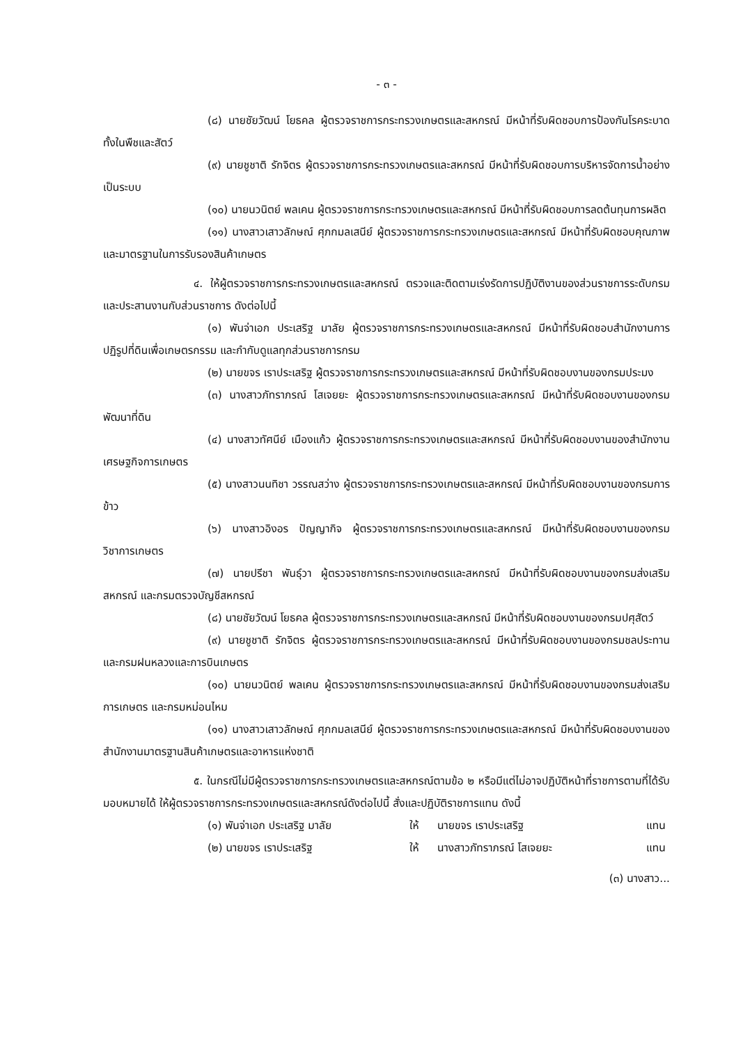- ๓ -
(๘) นายชัยวัฒน์ โยธคล ผู้ตรวจราชการกระทรวงเกษตรและสหกรณ์ มีหน้าที่รับผิดชอบการป้องกันโรคระบาด ทั้งในพืชและสัตว์
(๙) นายชูชาติ รักจิตร ผู้ตรวจราชการกระทรวงเกษตรและสหกรณ์ มีหน้าที่รับผิดชอบการบริหารจัดการน้ำอย่างเป็นระบบ
(๑๐) นายนวนิตย์ พลเคน ผู้ตรวจราชการกระทรวงเกษตรและสหกรณ์ มีหน้าที่รับผิดชอบการลดต้นทุนการผลิต
(๑๑) นางสาวเสาวลักษณ์ ศุภกมลเสนีย์ ผู้ตรวจราชการกระทรวงเกษตรและสหกรณ์ มีหน้าที่รับผิดชอบคุณภาพและมาตรฐานในการรับรองสินค้าเกษตร
๔. ให้ผู้ตรวจราชการกระทรวงเกษตรและสหกรณ์ ตรวจและติดตามเร่งรัดการปฏิบัติงานของส่วนราชการระดับกรม และประสานงานกับส่วนราชการ ดังต่อไปนี้
(๑) พันจ่าเอก ประเสริฐ มาลัย ผู้ตรวจราชการกระทรวงเกษตรและสหกรณ์ มีหน้าที่รับผิดชอบสำนักงานการปฏิรูปที่ดินเพื่อเกษตรกรรม และกำกับดูแลทุกส่วนราชการกรม
(๒) นายขจร เราประเสริฐ ผู้ตรวจราชการกระทรวงเกษตรและสหกรณ์ มีหน้าที่รับผิดชอบงานของกรมประมง
(๓) นางสาวภัทราภรณ์ โสเจยยะ ผู้ตรวจราชการกระทรวงเกษตรและสหกรณ์ มีหน้าที่รับผิดชอบงานของกรมพัฒนาที่ดิน
(๔) นางสาวทัศนีย์ เมืองแก้ว ผู้ตรวจราชการกระทรวงเกษตรและสหกรณ์ มีหน้าที่รับผิดชอบงานของสำนักงานเศรษฐกิจการเกษตร
(๕) นางสาวนนทิชา วรรณสว่าง ผู้ตรวจราชการกระทรวงเกษตรและสหกรณ์ มีหน้าที่รับผิดชอบงานของกรมการข้าว
(๖) นางสาวอิงอร ปัญญากิจ ผู้ตรวจราชการกระทรวงเกษตรและสหกรณ์ มีหน้าที่รับผิดชอบงานของกรมวิชาการเกษตร
(๗) นายปรีชา พันธุ์วา ผู้ตรวจราชการกระทรวงเกษตรและสหกรณ์ มีหน้าที่รับผิดชอบงานของกรมส่งเสริมสหกรณ์ และกรมตรวจบัญชีสหกรณ์
(๘) นายชัยวัฒน์ โยธคล ผู้ตรวจราชการกระทรวงเกษตรและสหกรณ์ มีหน้าที่รับผิดชอบงานของกรมปศุสัตว์
(๙) นายชูชาติ รักจิตร ผู้ตรวจราชการกระทรวงเกษตรและสหกรณ์ มีหน้าที่รับผิดชอบงานของกรมชลประทาน และกรมฝนหลวงและการบินเกษตร
(๑๐) นายนวนิตย์ พลเคน ผู้ตรวจราชการกระทรวงเกษตรและสหกรณ์ มีหน้าที่รับผิดชอบงานของกรมส่งเสริมการเกษตร และกรมหม่อนไหม
(๑๑) นางสาวเสาวลักษณ์ ศุภกมลเสนีย์ ผู้ตรวจราชการกระทรวงเกษตรและสหกรณ์ มีหน้าที่รับผิดชอบงานของสำนักงานมาตรฐานสินค้าเกษตรและอาหารแห่งชาติ
๕. ในกรณีไม่มีผู้ตรวจราชการกระทรวงเกษตรและสหกรณ์ตามข้อ ๒ หรือมีแต่ไม่อาจปฏิบัติหน้าที่ราชการตามที่ได้รับมอบหมายได้ ให้ผู้ตรวจราชการกระทรวงเกษตรและสหกรณ์ดังต่อไปนี้ สั่งและปฏิบัติราชการแทน ดังนี้
(๑) พันจ่าเอก ประเสริฐ มาลัย ให้ นายขจร เราประเสริฐ แทน
(๒) นายขจร เราประเสริฐ ให้ นางสาวภัทราภรณ์ โสเจยยะ แทน
(๓) นางสาว...